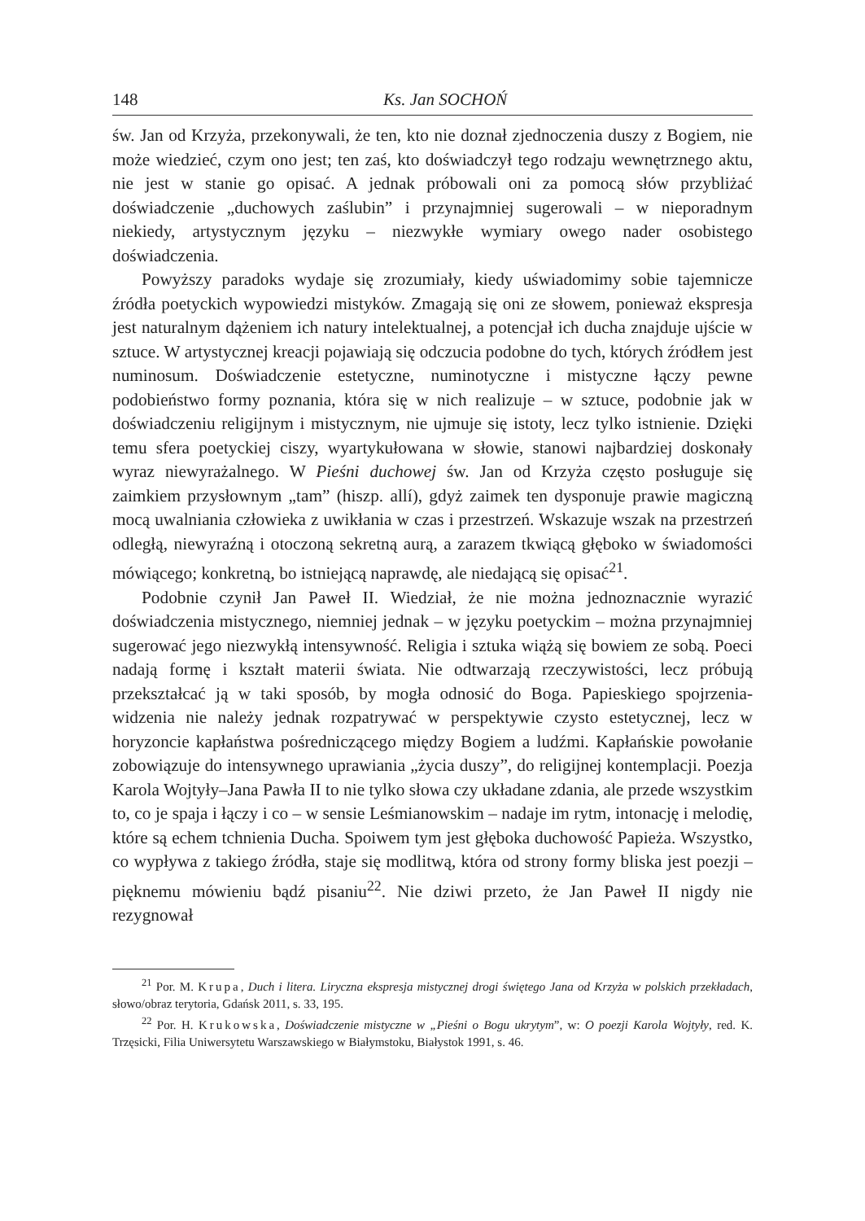148 Ks. Jan SOCHOŃ
św. Jan od Krzyża, przekonywali, że ten, kto nie doznał zjednoczenia duszy z Bogiem, nie może wiedzieć, czym ono jest; ten zaś, kto doświadczył tego rodzaju wewnętrznego aktu, nie jest w stanie go opisać. A jednak próbowali oni za pomocą słów przybliżać doświadczenie „duchowych zaślubin” i przynajmniej sugerowali – w nieporadnym niekiedy, artystycznym języku – niezwykłe wymiary owego nader osobistego doświadczenia.
Powyższy paradoks wydaje się zrozumiały, kiedy uświadomimy sobie tajemnicze źródła poetyckich wypowiedzi mistyków. Zmagają się oni ze słowem, ponieważ ekspresja jest naturalnym dążeniem ich natury intelektualnej, a potencjał ich ducha znajduje ujście w sztuce. W artystycznej kreacji pojawiają się odczucia podobne do tych, których źródłem jest numinosum. Doświadczenie estetyczne, numinotyczne i mistyczne łączy pewne podobieństwo formy poznania, która się w nich realizuje – w sztuce, podobnie jak w doświadczeniu religijnym i mistycznym, nie ujmuje się istoty, lecz tylko istnienie. Dzięki temu sfera poetyckiej ciszy, wyartykułowana w słowie, stanowi najbardziej doskonały wyraz niewyrażalnego. W Pieśni duchowej św. Jan od Krzyża często posługuje się zaimkiem przysłownym „tam” (hiszp. allí), gdyż zaimek ten dysponuje prawie magiczną mocą uwalniania człowieka z uwikłania w czas i przestrzeń. Wskazuje wszak na przestrzeń odległą, niewyraźną i otoczoną sekretną aurą, a zarazem tkwiącą głęboko w świadomości mówiącego; konkretną, bo istniejącą naprawdę, ale niedającą się opisać<sup>21</sup>.
Podobnie czynił Jan Paweł II. Wiedział, że nie można jednoznacznie wyrazić doświadczenia mistycznego, niemniej jednak – w języku poetyckim – można przynajmniej sugerować jego niezwykłą intensywność. Religia i sztuka wiążą się bowiem ze sobą. Poeci nadają formę i kształt materii świata. Nie odtwarzają rzeczywistości, lecz próbują przekształcać ją w taki sposób, by mogła odnosić do Boga. Papieskiego spojrzenia-widzenia nie należy jednak rozpatrywać w perspektywie czysto estetycznej, lecz w horyzoncie kapłaństwa pośredniczącego między Bogiem a ludźmi. Kapłańskie powołanie zobowiązuje do intensywnego uprawiania „życia duszy”, do religijnej kontemplacji. Poezja Karola Wojtyły–Jana Pawła II to nie tylko słowa czy układane zdania, ale przede wszystkim to, co je spaja i łączy i co – w sensie Leśmianowskim – nadaje im rytm, intonację i melodię, które są echem tchnienia Ducha. Spoiwem tym jest głęboka duchowość Papieża. Wszystko, co wypływa z takiego źródła, staje się modlitwą, która od strony formy bliska jest poezji – pięknemu mówieniu bądź pisaniu<sup>22</sup>. Nie dziwi przeto, że Jan Paweł II nigdy nie rezygnował
<sup>21</sup> Por. M. Krupa, Duch i litera. Liryczna ekspresja mistycznej drogi świętego Jana od Krzyża w polskich przekładach, słowo/obraz terytoria, Gdańsk 2011, s. 33, 195.
<sup>22</sup> Por. H. Krukowska, Doświadczenie mistyczne w „Pieśni o Bogu ukrytym”, w: O poezji Karola Wojtyły, red. K. Trzęsicki, Filia Uniwersytetu Warszawskiego w Białymstoku, Białystok 1991, s. 46.